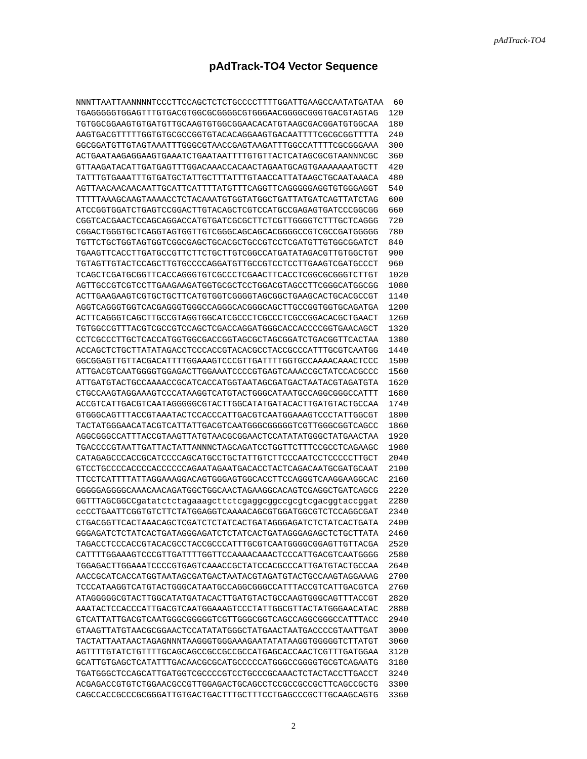pAdTrack-TO4
pAdTrack-TO4 Vector Sequence
NNNTTAATTAANNNNTCCCTTCCAGCTCTCTGCCCCTTTTGGATTGAAGCCAATATGATAA  60
TGAGGGGGTGGAGTTTGTGACGTGGCGCGGGGCGTGGGAACGGGGCGGGTGACGTAGTAG  120
TGTGGCGGAAGTGTGATGTTGCAAGTGTGGCGGAACACATGTAAGCGACGGATGTGGCAA  180
AAGTGACGTTTTTGGTGTGCGCCGGTGTACACAGGAAGTGACAATTTTCGCGCGGTTTTA  240
GGCGGATGTTGTAGTAAATTTGGGCGTAACCGAGTAAGATTTGGCCATTTTCGCGGGAAA  300
ACTGAATAAGAGGAAGTGAAATCTGAATAATTTTGTGTTACTCATAGCGCGTAANNNCGC  360
GTTAAGATACATTGATGAGTTTGGACAAACCACAACTAGAATGCAGTGAAAAAAATGCTT  420
TATTTGTGAAATTTGTGATGCTATTGCTTTATTTGTAACCATTATAAGCTGCAATAAACA  480
AGTTAACAACAACAATTGCATTCATTTTATGTTTCAGGTTCAGGGGGAGGTGTGGGAGGT  540
TTTTTAAAGCAAGTAAAACCTCTACAAATGTGGTATGGCTGATTATGATCAGTTATCTAG  600
ATCCGGTGGATCTGAGTCCGGACTTGTACAGCTCGTCCATGCCGAGAGTGATCCCGGCGG  660
CGGTCACGAACTCCAGCAGGACCATGTGATCGCGCTTCTCGTTGGGGTCTTTGCTCAGGG  720
CGGACTGGGTGCTCAGGTAGTGGTTGTCGGGCAGCAGCACGGGGCCGTCGCCGATGGGGG  780
TGTTCTGCTGGTAGTGGTCGGCGAGCTGCACGCTGCCGTCCTCGATGTTGTGGCGGATCT  840
TGAAGTTCACCTTGATGCCGTTCTTCTGCTTGTCGGCCATGATATAGACGTTGTGGCTGT  900
TGTAGTTGTACTCCAGCTTGTGCCCCAGGATGTTGCCGTCCTCCTTGAAGTCGATGCCCT  960
TCAGCTCGATGCGGTTCACCAGGGTGTCGCCCTCGAACTTCACCTCGGCGCGGGTCTTGT  1020
AGTTGCCGTCGTCCTTGAAGAAGATGGTGCGCTCCTGGACGTAGCCTTCGGGCATGGCGG  1080
ACTTGAAGAAGTCGTGCTGCTTCATGTGGTCGGGGTAGCGGCTGAAGCACTGCACGCCGT  1140
AGGTCAGGGTGGTCACGAGGGTGGGCCAGGGCACGGGCAGCTTGCCGGTGGTGCAGATGA  1200
ACTTCAGGGTCAGCTTGCCGTAGGTGGCATCGCCCTCGCCCTCGCCGGACACGCTGAACT  1260
TGTGGCCGTTTACGTCGCCGTCCAGCTCGACCAGGATGGGCACCACCCCGGTGAACAGCT  1320
CCTCGCCCTTGCTCACCATGGTGGCGACCGGTAGCGCTAGCGGATCTGACGGTTCACTAA  1380
ACCAGCTCTGCTTATATAGACCTCCCACCGTACACGCCTACCGCCCATTTGCGTCAATGG  1440
GGCGGAGTTGTTACGACATTTTGGAAAGTCCCGTTGATTTTGGTGCCAAAACAAACTCCC  1500
ATTGACGTCAATGGGGTGGAGACTTGGAAATCCCCGTGAGTCAAACCGCTATCCACGCCC  1560
ATTGATGTACTGCCAAAACCGCATCACCATGGTAATAGCGATGACTAATACGTAGATGTA  1620
CTGCCAAGTAGGAAAGTCCCATAAGGTCATGTACTGGGCATAATGCCAGGCGGGCCATTT  1680
ACCGTCATTGACGTCAATAGGGGGCGTACTTGGCATATGATACACTTGATGTACTGCCAA  1740
GTGGGCAGTTTACCGTAAATACTCCACCCATTGACGTCAATGGAAAGTCCCTATTGGCGT  1800
TACTATGGGAACATACGTCATTATTGACGTCAATGGGCGGGGGTCGTTGGGCGGTCAGCC  1860
AGGCGGGCCATTTACCGTAAGTTATGTAACGCGGAACTCCATATATGGGCTATGAACTAA  1920
TGACCCCGTAATTGATTACTATTANNNCTAGCAGATCCTGGTTCTTTCCGCCTCAGAAGC  1980
CATAGAGCCCACCGCATCCCCAGCATGCCTGCTATTGTCTTCCCAATCCTCCCCCTTGCT  2040
GTCCTGCCCCACCCCACCCCCCAGAATAGAATGACACCTACTCAGACAATGCGATGCAAT  2100
TTCCTCATTTTATTAGGAAAGGACAGTGGGAGTGGCACCTTCCAGGGTCAAGGAAGGCAC  2160
GGGGGAGGGGCAAACAACAGATGGCTGGCAACTAGAAGGCACAGTCGAGGCTGATCAGCG  2220
GGTTTAGCGGCCgatatctctagaaagcttctcgaggcggccgcgtcgacggtaccggat  2280
ccCCTGAATTCGGTGTCTTCTATGGAGGTCAAAACAGCGTGGATGGCGTCTCCAGGCGAT  2340
CTGACGGTTCACTAAACAGCTCGATCTCTATCACTGATAGGGAGATCTCTATCACTGATA  2400
GGGAGATCTCTATCACTGATAGGGAGATCTCTATCACTGATAGGGAGAGCTCTGCTTATA  2460
TAGACCTCCCACCGTACACGCCTACCGCCCATTTGCGTCAATGGGGCGGAGTTGTTACGA  2520
CATTTTGGAAAGTCCCGTTGATTTTGGTTCCAAAACAAACTCCCATTGACGTCAATGGGG  2580
TGGAGACTTGGAAATCCCCGTGAGTCAAACCGCTATCCACGCCCATTGATGTACTGCCAA  2640
AACCGCATCACCATGGTAATAGCGATGACTAATACGTAGATGTACTGCCAAGTAGGAAAG  2700
TCCCATAAGGTCATGTACTGGGCATAATGCCAGGCGGGCCATTTACCGTCATTGACGTCA  2760
ATAGGGGGCGTACTTGGCATATGATACACTTGATGTACTGCCAAGTGGGCAGTTTACCGT  2820
AAATACTCCACCCATTGACGTCAATGGAAAGTCCCTATTGGCGTTACTATGGGAACATAC  2880
GTCATTATTGACGTCAATGGGCGGGGGTCGTTGGGCGGTCAGCCAGGCGGGCCATTTACC  2940
GTAAGTTATGTAACGCGGAACTCCATATATGGGCTATGAACTAATGACCCCGTAATTGAT  3000
TACTATTAATAACTAGAGNNNTAAGGGTGGGAAAGAATATATAAGGTGGGGGTCTTATGT  3060
AGTTTTGTATCTGTTTTGCAGCAGCCGCCGCCGCCATGAGCACCAACTCGTTTGATGGAA  3120
GCATTGTGAGCTCATATTTGACAACGCGCATGCCCCCATGGGCCGGGGTGCGTCAGAATG  3180
TGATGGGCTCCAGCATTGATGGTCGCCCCGTCCTGCCCGCAAACTCTACTACCTTGACCT  3240
ACGAGACCGTGTCTGGAACGCCGTTGGAGACTGCAGCCTCCGCCGCCGCTTCAGCCGCTG  3300
CAGCCACCGCCCGCGGGATTGTGACTGACTTTGCTTTCCTGAGCCCGCTTGCAAGCAGTG  3360
2